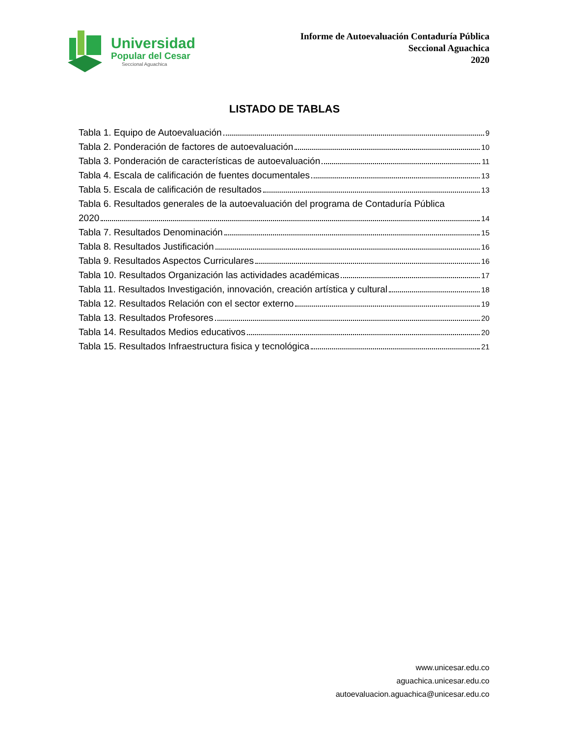Universidad
Popular del Cesar
Seccional Aguachica
Informe de Autoevaluación Contaduría Pública
Seccional Aguachica
2020
LISTADO DE TABLAS
Tabla 1. Equipo de Autoevaluación 9
Tabla 2. Ponderación de factores de autoevaluación 10
Tabla 3. Ponderación de características de autoevaluación 11
Tabla 4. Escala de calificación de fuentes documentales 13
Tabla 5. Escala de calificación de resultados 13
Tabla 6. Resultados generales de la autoevaluación del programa de Contaduría Pública
2020 14
Tabla 7. Resultados Denominación 15
Tabla 8. Resultados Justificación 16
Tabla 9. Resultados Aspectos Curriculares 16
Tabla 10. Resultados Organización las actividades académicas 17
Tabla 11. Resultados Investigación, innovación, creación artística y cultural 18
Tabla 12. Resultados Relación con el sector externo 19
Tabla 13. Resultados Profesores 20
Tabla 14. Resultados Medios educativos 20
Tabla 15. Resultados Infraestructura fisica y tecnológica 21
www.unicesar.edu.co
aguachica.unicesar.edu.co
autoevaluacion.aguachica@unicesar.edu.co